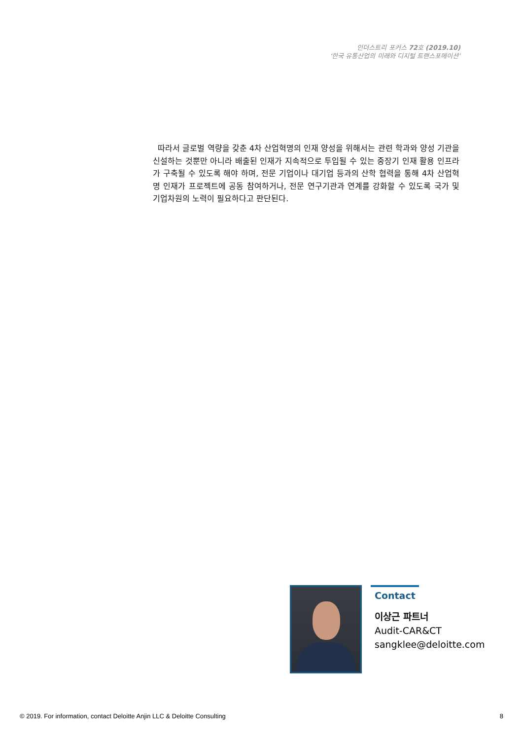인더스트리 포커스 72호 (2019.10)
‘한국 유통산업의 미래와 디지털 트랜스포메이션’
따라서 글로벌 역량을 갖춘 4차 산업혁명의 인재 양성을 위해서는 관련 학과와 양성 기관을 신설하는 것뿐만 아니라 배출된 인재가 지속적으로 투입될 수 있는 중장기 인재 활용 인프라가 구축될 수 있도록 해야 하며, 전문 기업이나 대기업 등과의 산학 협력을 통해 4차 산업혁명 인재가 프로젝트에 공동 참여하거나, 전문 연구기관과 연계를 강화할 수 있도록 국가 및 기업차원의 노력이 필요하다고 판단된다.
Contact
이상근 파트너
Audit-CAR&CT
sangklee@deloitte.com
© 2019. For information, contact Deloitte Anjin LLC & Deloitte Consulting 8